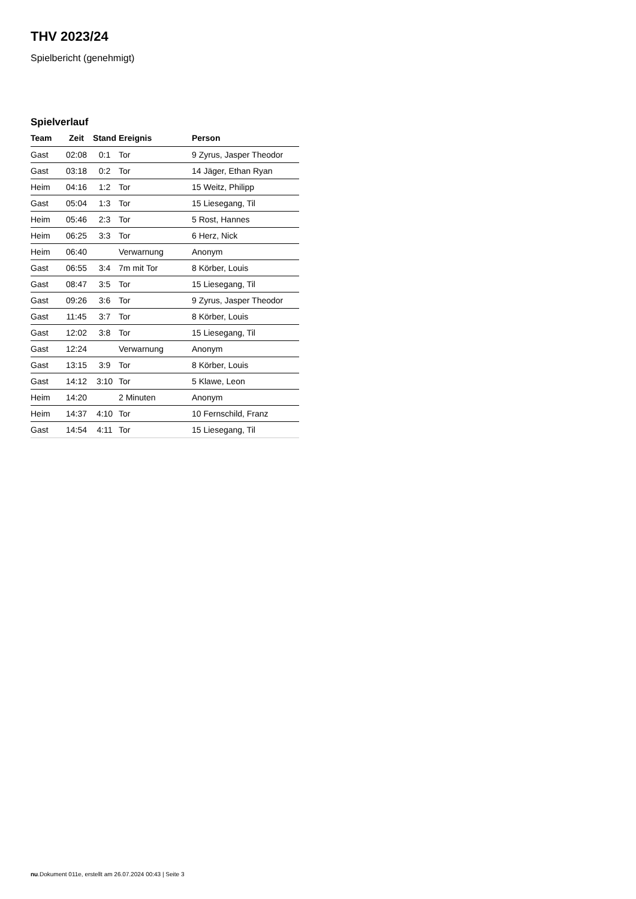THV 2023/24
Spielbericht (genehmigt)
Spielverlauf
| Team | Zeit | Stand | Ereignis | Person |
| --- | --- | --- | --- | --- |
| Gast | 02:08 | 0:1 | Tor | 9 Zyrus, Jasper Theodor |
| Gast | 03:18 | 0:2 | Tor | 14 Jäger, Ethan Ryan |
| Heim | 04:16 | 1:2 | Tor | 15 Weitz, Philipp |
| Gast | 05:04 | 1:3 | Tor | 15 Liesegang, Til |
| Heim | 05:46 | 2:3 | Tor | 5 Rost, Hannes |
| Heim | 06:25 | 3:3 | Tor | 6 Herz, Nick |
| Heim | 06:40 | | Verwarnung | Anonym |
| Gast | 06:55 | 3:4 | 7m mit Tor | 8 Körber, Louis |
| Gast | 08:47 | 3:5 | Tor | 15 Liesegang, Til |
| Gast | 09:26 | 3:6 | Tor | 9 Zyrus, Jasper Theodor |
| Gast | 11:45 | 3:7 | Tor | 8 Körber, Louis |
| Gast | 12:02 | 3:8 | Tor | 15 Liesegang, Til |
| Gast | 12:24 | | Verwarnung | Anonym |
| Gast | 13:15 | 3:9 | Tor | 8 Körber, Louis |
| Gast | 14:12 | 3:10 | Tor | 5 Klawe, Leon |
| Heim | 14:20 | | 2 Minuten | Anonym |
| Heim | 14:37 | 4:10 | Tor | 10 Fernschild, Franz |
| Gast | 14:54 | 4:11 | Tor | 15 Liesegang, Til |
nu.Dokument 011e, erstellt am 26.07.2024 00:43 | Seite 3